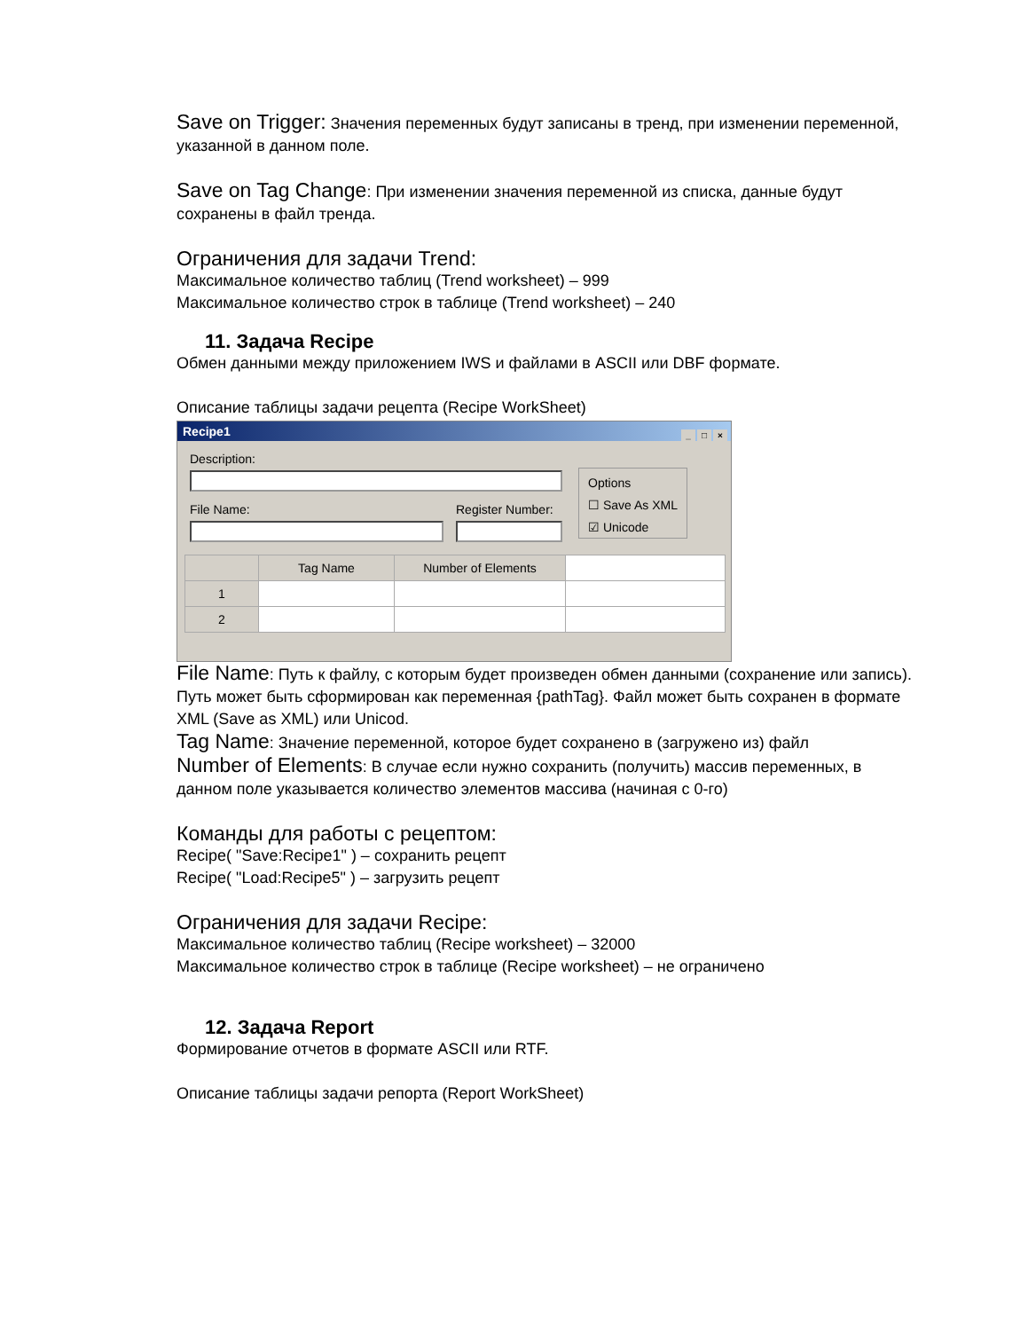Save on Trigger: Значения переменных будут записаны в тренд, при изменении переменной, указанной в данном поле.
Save on Tag Change: При изменении значения переменной из списка, данные будут сохранены в файл тренда.
Ограничения для задачи Trend:
Максимальное количество таблиц (Trend worksheet) – 999
Максимальное количество строк в таблице (Trend worksheet) – 240
11. Задача Recipe
Обмен данными между приложением IWS и файлами в ASCII или DBF формате.
Описание таблицы задачи рецепта (Recipe WorkSheet)
Recipe1
_ □ ×
Description:
File Name: Register Number:
Options
☐ Save As XML
☑ Unicode
| | Tag Name | Number of Elements | |
| 1 | | | |
| 2 | | | |
File Name: Путь к файлу, с которым будет произведен обмен данными (сохранение или запись). Путь может быть сформирован как переменная {pathTag}. Файл может быть сохранен в формате XML (Save as XML) или Unicod.
Tag Name: Значение переменной, которое будет сохранено в (загружено из) файл
Number of Elements: В случае если нужно сохранить (получить) массив переменных, в данном поле указывается количество элементов массива (начиная с 0-го)
Команды для работы с рецептом:
Recipe( "Save:Recipe1" ) – сохранить рецепт
Recipe( "Load:Recipe5" ) – загрузить рецепт
Ограничения для задачи Recipe:
Максимальное количество таблиц (Recipe worksheet) – 32000
Максимальное количество строк в таблице (Recipe worksheet) – не ограничено
12. Задача Report
Формирование отчетов в формате ASCII или RTF.
Описание таблицы задачи репорта (Report WorkSheet)